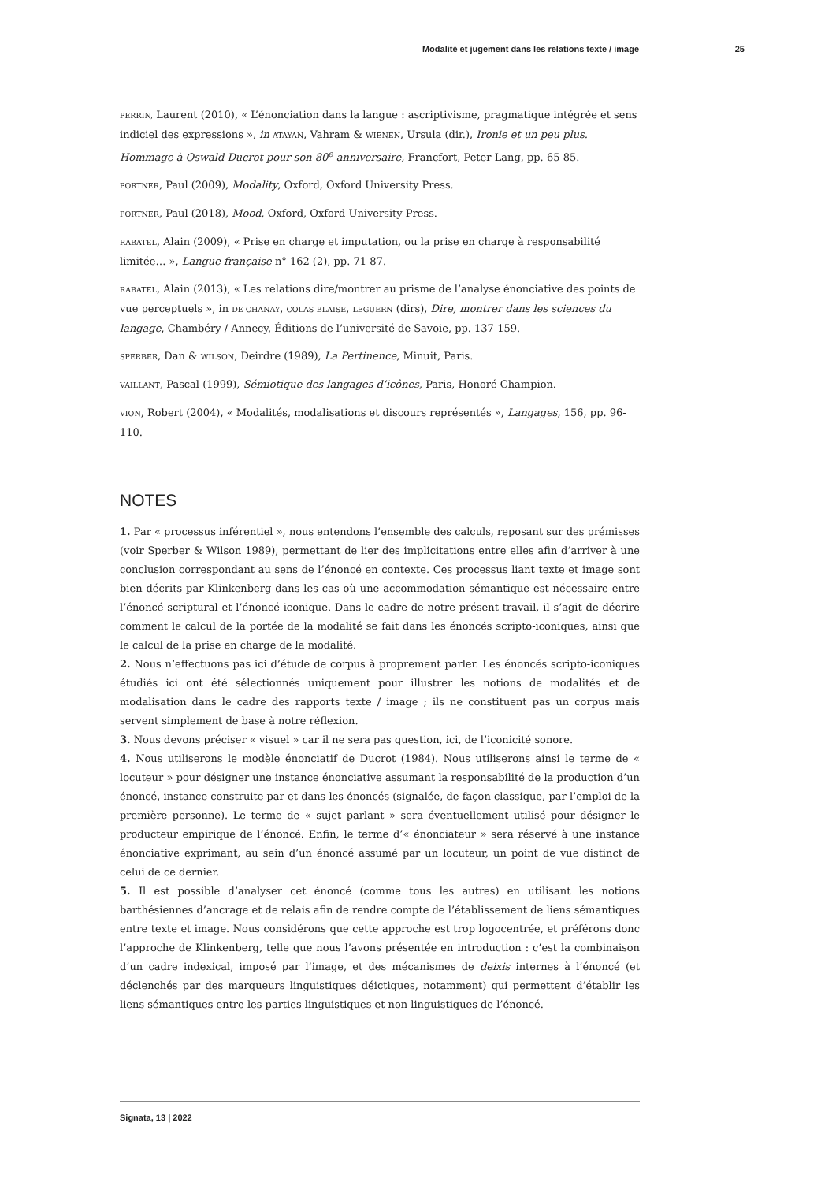Modalité et jugement dans les relations texte / image 25
PERRIN, Laurent (2010), « L’énonciation dans la langue : ascriptivisme, pragmatique intégrée et sens indiciel des expressions », in ATAYAN, Vahram & WIENEN, Ursula (dir.), Ironie et un peu plus. Hommage à Oswald Ducrot pour son 80<sup>e</sup> anniversaire, Francfort, Peter Lang, pp. 65-85.
PORTNER, Paul (2009), Modality, Oxford, Oxford University Press.
PORTNER, Paul (2018), Mood, Oxford, Oxford University Press.
RABATEL, Alain (2009), « Prise en charge et imputation, ou la prise en charge à responsabilité limitée… », Langue française n° 162 (2), pp. 71-87.
RABATEL, Alain (2013), « Les relations dire/montrer au prisme de l’analyse énonciative des points de vue perceptuels », in DE CHANAY, COLAS-BLAISE, LEGUERN (dirs), Dire, montrer dans les sciences du langage, Chambéry / Annecy, Éditions de l’université de Savoie, pp. 137-159.
SPERBER, Dan & WILSON, Deirdre (1989), La Pertinence, Minuit, Paris.
VAILLANT, Pascal (1999), Sémiotique des langages d’icônes, Paris, Honoré Champion.
VION, Robert (2004), « Modalités, modalisations et discours représentés », Langages, 156, pp. 96-110.
NOTES
1. Par « processus inférentiel », nous entendons l’ensemble des calculs, reposant sur des prémisses (voir Sperber & Wilson 1989), permettant de lier des implicitations entre elles afin d’arriver à une conclusion correspondant au sens de l’énoncé en contexte. Ces processus liant texte et image sont bien décrits par Klinkenberg dans les cas où une accommodation sémantique est nécessaire entre l’énoncé scriptural et l’énoncé iconique. Dans le cadre de notre présent travail, il s’agit de décrire comment le calcul de la portée de la modalité se fait dans les énoncés scripto-iconiques, ainsi que le calcul de la prise en charge de la modalité.
2. Nous n’effectuons pas ici d’étude de corpus à proprement parler. Les énoncés scripto-iconiques étudiés ici ont été sélectionnés uniquement pour illustrer les notions de modalités et de modalisation dans le cadre des rapports texte / image ; ils ne constituent pas un corpus mais servent simplement de base à notre réflexion.
3. Nous devons préciser « visuel » car il ne sera pas question, ici, de l’iconicité sonore.
4. Nous utiliserons le modèle énonciatif de Ducrot (1984). Nous utiliserons ainsi le terme de « locuteur » pour désigner une instance énonciative assumant la responsabilité de la production d’un énoncé, instance construite par et dans les énoncés (signalée, de façon classique, par l’emploi de la première personne). Le terme de « sujet parlant » sera éventuellement utilisé pour désigner le producteur empirique de l’énoncé. Enfin, le terme d’« énonciateur » sera réservé à une instance énonciative exprimant, au sein d’un énoncé assumé par un locuteur, un point de vue distinct de celui de ce dernier.
5. Il est possible d’analyser cet énoncé (comme tous les autres) en utilisant les notions barthésiennes d’ancrage et de relais afin de rendre compte de l’établissement de liens sémantiques entre texte et image. Nous considérons que cette approche est trop logocentrée, et préférons donc l’approche de Klinkenberg, telle que nous l’avons présentée en introduction : c’est la combinaison d’un cadre indexical, imposé par l’image, et des mécanismes de deixis internes à l’énoncé (et déclenchés par des marqueurs linguistiques déictiques, notamment) qui permettent d’établir les liens sémantiques entre les parties linguistiques et non linguistiques de l’énoncé.
Signata, 13 | 2022